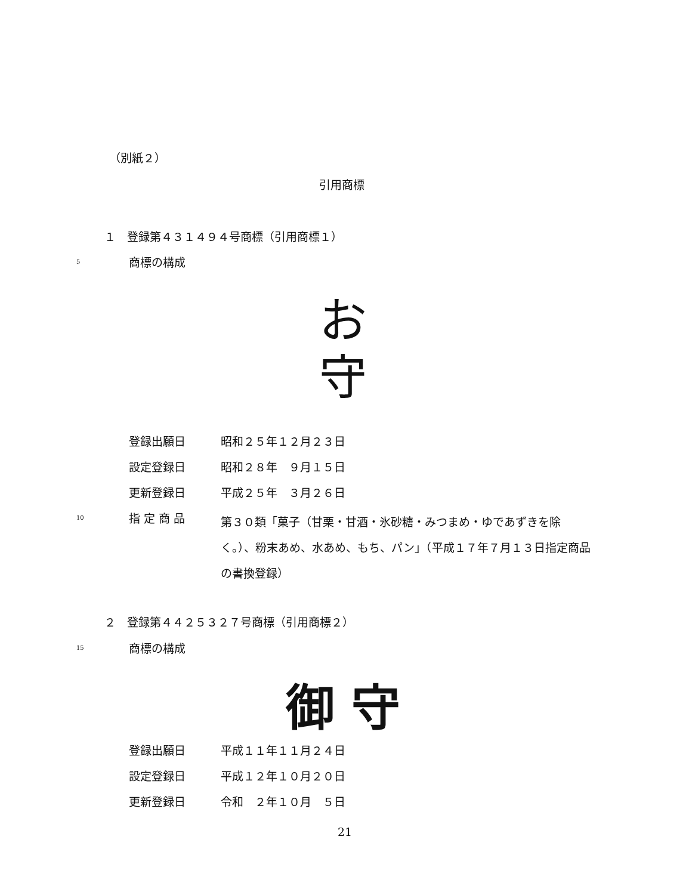（別紙２）
引用商標
１　登録第４３１４９４号商標（引用商標１）
5 商標の構成
お
守
登録出願日 昭和２５年１２月２３日
設定登録日 昭和２８年　９月１５日
更新登録日 平成２５年　３月２６日
10 指 定 商 品 第３０類「菓子（甘栗・甘酒・氷砂糖・みつまめ・ゆであずきを除く。）、粉末あめ、水あめ、もち、パン」（平成１７年７月１３日指定商品の書換登録）
２　登録第４４２５３２７号商標（引用商標２）
15 商標の構成
御 守
登録出願日 平成１１年１１月２４日
設定登録日 平成１２年１０月２０日
更新登録日 令和　２年１０月　５日
21